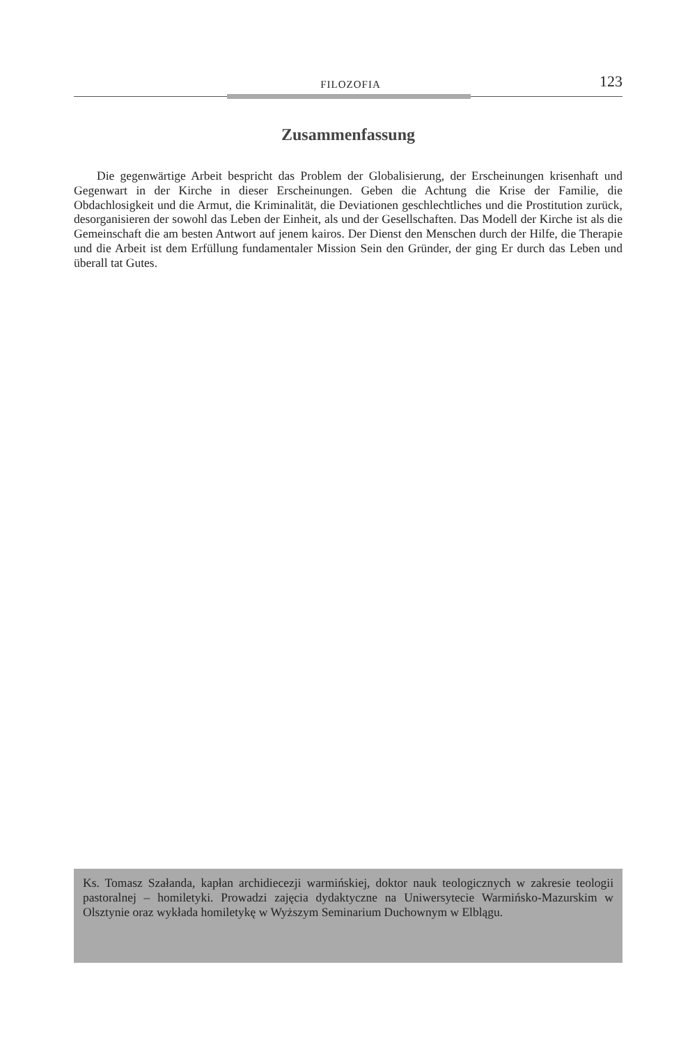FILOZOFIA 123
Zusammenfassung
Die gegenwärtige Arbeit bespricht das Problem der Globalisierung, der Erscheinungen krisenhaft und Gegenwart in der Kirche in dieser Erscheinungen. Geben die Achtung die Krise der Familie, die Obdachlosigkeit und die Armut, die Kriminalität, die Deviationen geschlechtliches und die Prostitution zurück, desorganisieren der sowohl das Leben der Einheit, als und der Gesellschaften. Das Modell der Kirche ist als die Gemeinschaft die am besten Antwort auf jenem kairos. Der Dienst den Menschen durch der Hilfe, die Therapie und die Arbeit ist dem Erfüllung fundamentaler Mission Sein den Gründer, der ging Er durch das Leben und überall tat Gutes.
Ks. Tomasz Szałanda, kapłan archidiecezji warmińskiej, doktor nauk teologicznych w zakresie teologii pastoralnej – homiletyki. Prowadzi zajęcia dydaktyczne na Uniwersytecie Warmińsko-Mazurskim w Olsztynie oraz wykłada homiletykę w Wyższym Seminarium Duchownym w Elblągu.